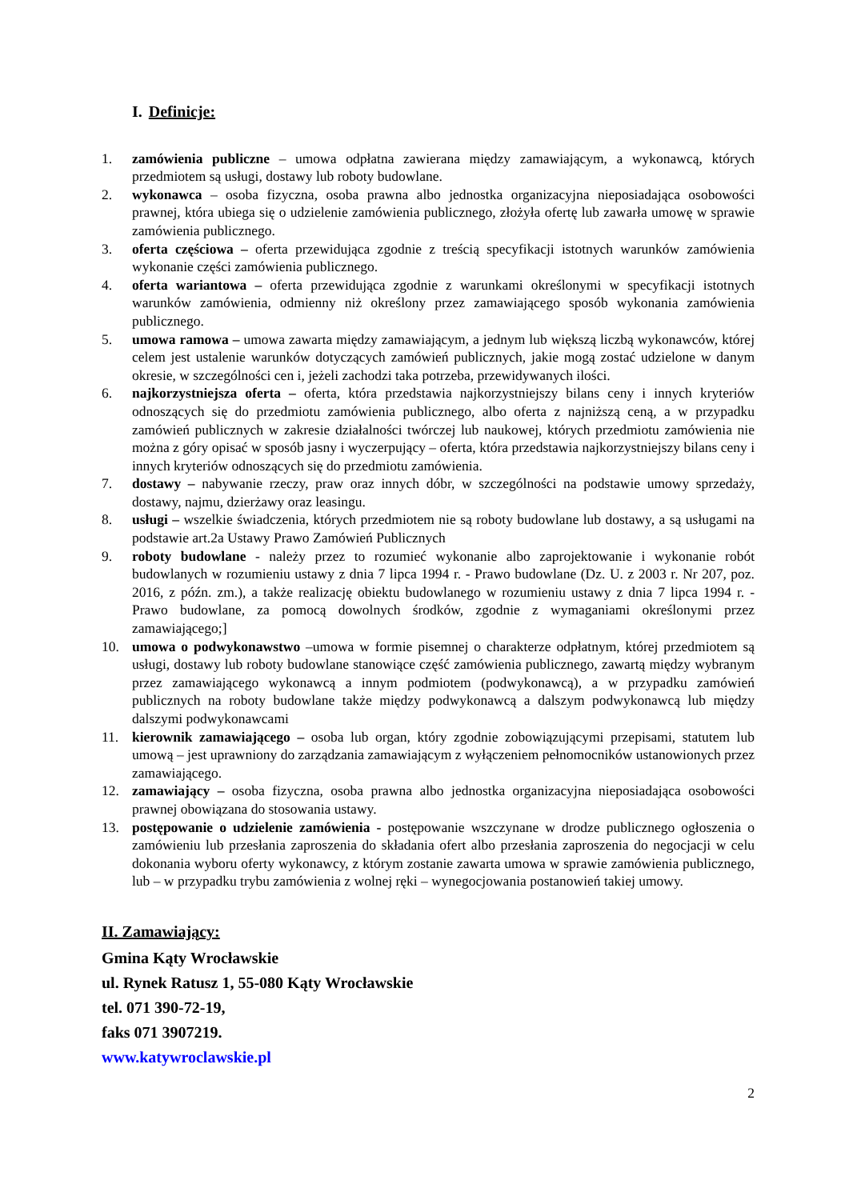I. Definicje:
1. zamówienia publiczne – umowa odpłatna zawierana między zamawiającym, a wykonawcą, których przedmiotem są usługi, dostawy lub roboty budowlane.
2. wykonawca – osoba fizyczna, osoba prawna albo jednostka organizacyjna nieposiadająca osobowości prawnej, która ubiega się o udzielenie zamówienia publicznego, złożyła ofertę lub zawarła umowę w sprawie zamówienia publicznego.
3. oferta częściowa – oferta przewidująca zgodnie z treścią specyfikacji istotnych warunków zamówienia wykonanie części zamówienia publicznego.
4. oferta wariantowa – oferta przewidująca zgodnie z warunkami określonymi w specyfikacji istotnych warunków zamówienia, odmienny niż określony przez zamawiającego sposób wykonania zamówienia publicznego.
5. umowa ramowa – umowa zawarta między zamawiającym, a jednym lub większą liczbą wykonawców, której celem jest ustalenie warunków dotyczących zamówień publicznych, jakie mogą zostać udzielone w danym okresie, w szczególności cen i, jeżeli zachodzi taka potrzeba, przewidywanych ilości.
6. najkorzystniejsza oferta – oferta, która przedstawia najkorzystniejszy bilans ceny i innych kryteriów odnoszących się do przedmiotu zamówienia publicznego, albo oferta z najniższą ceną, a w przypadku zamówień publicznych w zakresie działalności twórczej lub naukowej, których przedmiotu zamówienia nie można z góry opisać w sposób jasny i wyczerpujący – oferta, która przedstawia najkorzystniejszy bilans ceny i innych kryteriów odnoszących się do przedmiotu zamówienia.
7. dostawy – nabywanie rzeczy, praw oraz innych dóbr, w szczególności na podstawie umowy sprzedaży, dostawy, najmu, dzierżawy oraz leasingu.
8. usługi – wszelkie świadczenia, których przedmiotem nie są roboty budowlane lub dostawy, a są usługami na podstawie art.2a Ustawy Prawo Zamówień Publicznych
9. roboty budowlane - należy przez to rozumieć wykonanie albo zaprojektowanie i wykonanie robót budowlanych w rozumieniu ustawy z dnia 7 lipca 1994 r. - Prawo budowlane (Dz. U. z 2003 r. Nr 207, poz. 2016, z późn. zm.), a także realizację obiektu budowlanego w rozumieniu ustawy z dnia 7 lipca 1994 r. - Prawo budowlane, za pomocą dowolnych środków, zgodnie z wymaganiami określonymi przez zamawiającego;]
10. umowa o podwykonawstwo –umowa w formie pisemnej o charakterze odpłatnym, której przedmiotem są usługi, dostawy lub roboty budowlane stanowiące część zamówienia publicznego, zawartą między wybranym przez zamawiającego wykonawcą a innym podmiotem (podwykonawcą), a w przypadku zamówień publicznych na roboty budowlane także między podwykonawcą a dalszym podwykonawcą lub między dalszymi podwykonawcami
11. kierownik zamawiającego – osoba lub organ, który zgodnie zobowiązującymi przepisami, statutem lub umową – jest uprawniony do zarządzania zamawiającym z wyłączeniem pełnomocników ustanowionych przez zamawiającego.
12. zamawiający – osoba fizyczna, osoba prawna albo jednostka organizacyjna nieposiadająca osobowości prawnej obowiązana do stosowania ustawy.
13. postępowanie o udzielenie zamówienia - postępowanie wszczynane w drodze publicznego ogłoszenia o zamówieniu lub przesłania zaproszenia do składania ofert albo przesłania zaproszenia do negocjacji w celu dokonania wyboru oferty wykonawcy, z którym zostanie zawarta umowa w sprawie zamówienia publicznego, lub – w przypadku trybu zamówienia z wolnej ręki – wynegocjowania postanowień takiej umowy.
II. Zamawiający:
Gmina Kąty Wrocławskie
ul. Rynek Ratusz 1, 55-080 Kąty Wrocławskie
tel. 071 390-72-19,
faks 071 3907219.
www.katywroclawskie.pl
2